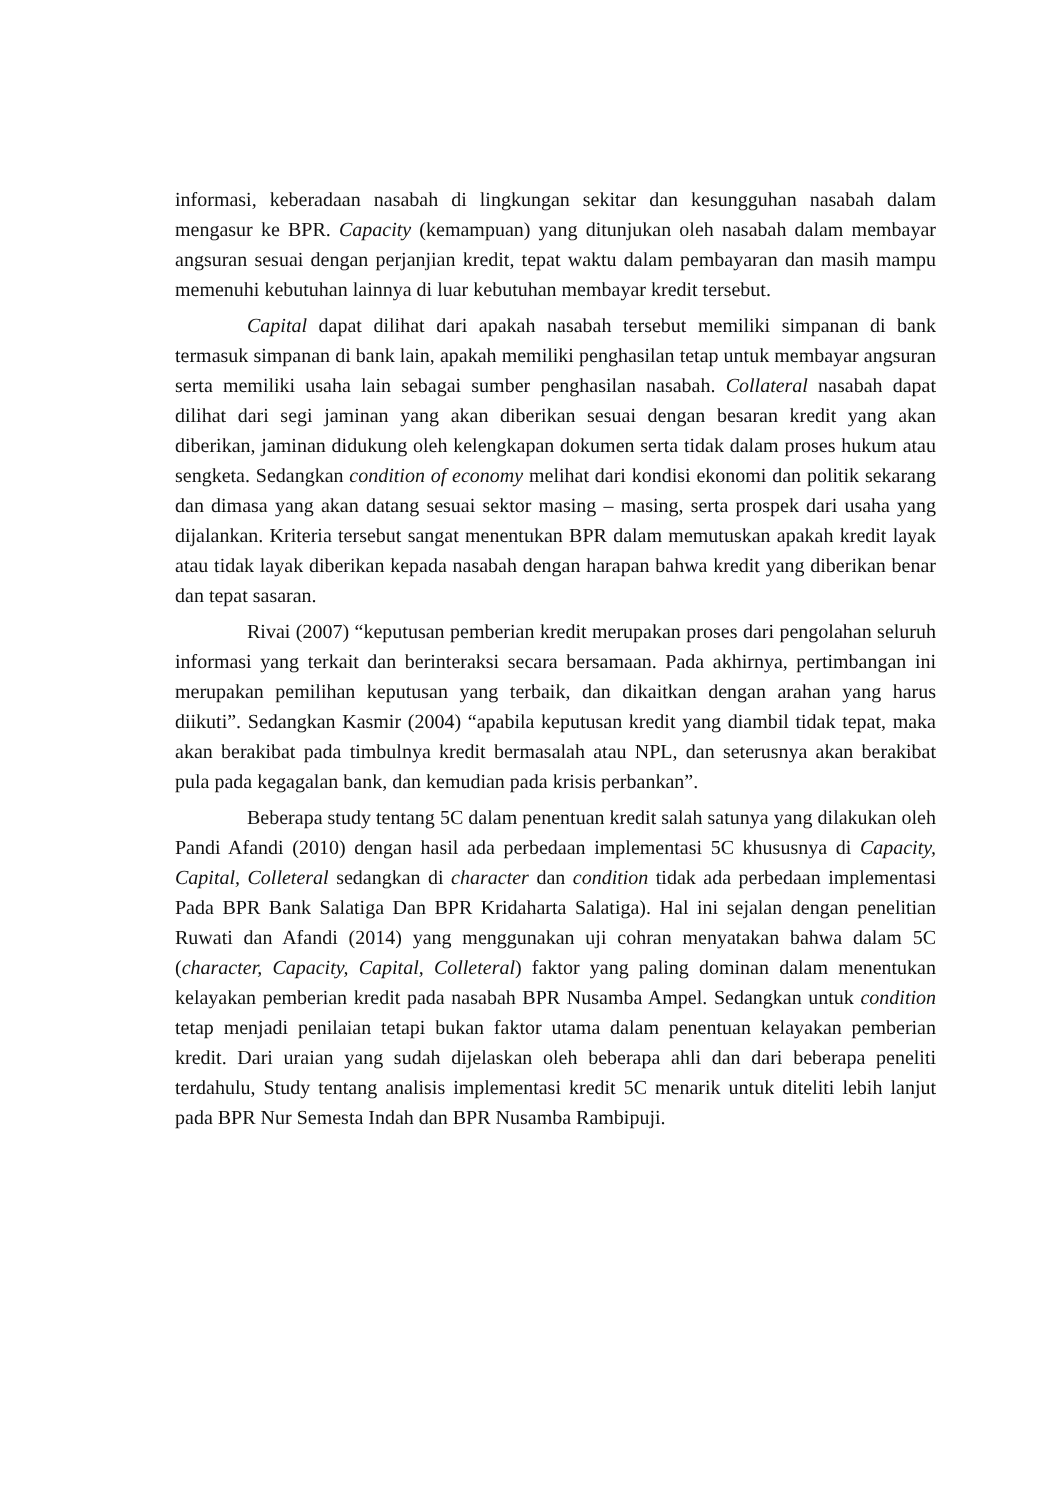informasi, keberadaan nasabah di lingkungan sekitar dan kesungguhan nasabah dalam mengasur ke BPR. Capacity (kemampuan) yang ditunjukan oleh nasabah dalam membayar angsuran sesuai dengan perjanjian kredit, tepat waktu dalam pembayaran dan masih mampu memenuhi kebutuhan lainnya di luar kebutuhan membayar kredit tersebut.
Capital dapat dilihat dari apakah nasabah tersebut memiliki simpanan di bank termasuk simpanan di bank lain, apakah memiliki penghasilan tetap untuk membayar angsuran serta memiliki usaha lain sebagai sumber penghasilan nasabah. Collateral nasabah dapat dilihat dari segi jaminan yang akan diberikan sesuai dengan besaran kredit yang akan diberikan, jaminan didukung oleh kelengkapan dokumen serta tidak dalam proses hukum atau sengketa. Sedangkan condition of economy melihat dari kondisi ekonomi dan politik sekarang dan dimasa yang akan datang sesuai sektor masing – masing, serta prospek dari usaha yang dijalankan. Kriteria tersebut sangat menentukan BPR dalam memutuskan apakah kredit layak atau tidak layak diberikan kepada nasabah dengan harapan bahwa kredit yang diberikan benar dan tepat sasaran.
Rivai (2007) “keputusan pemberian kredit merupakan proses dari pengolahan seluruh informasi yang terkait dan berinteraksi secara bersamaan. Pada akhirnya, pertimbangan ini merupakan pemilihan keputusan yang terbaik, dan dikaitkan dengan arahan yang harus diikuti”. Sedangkan Kasmir (2004) “apabila keputusan kredit yang diambil tidak tepat, maka akan berakibat pada timbulnya kredit bermasalah atau NPL, dan seterusnya akan berakibat pula pada kegagalan bank, dan kemudian pada krisis perbankan”.
Beberapa study tentang 5C dalam penentuan kredit salah satunya yang dilakukan oleh Pandi Afandi (2010) dengan hasil ada perbedaan implementasi 5C khususnya di Capacity, Capital, Colleteral sedangkan di character dan condition tidak ada perbedaan implementasi Pada BPR Bank Salatiga Dan BPR Kridaharta Salatiga). Hal ini sejalan dengan penelitian Ruwati dan Afandi (2014) yang menggunakan uji cohran menyatakan bahwa dalam 5C (character, Capacity, Capital, Colleteral) faktor yang paling dominan dalam menentukan kelayakan pemberian kredit pada nasabah BPR Nusamba Ampel. Sedangkan untuk condition tetap menjadi penilaian tetapi bukan faktor utama dalam penentuan kelayakan pemberian kredit. Dari uraian yang sudah dijelaskan oleh beberapa ahli dan dari beberapa peneliti terdahulu, Study tentang analisis implementasi kredit 5C menarik untuk diteliti lebih lanjut pada BPR Nur Semesta Indah dan BPR Nusamba Rambipuji.